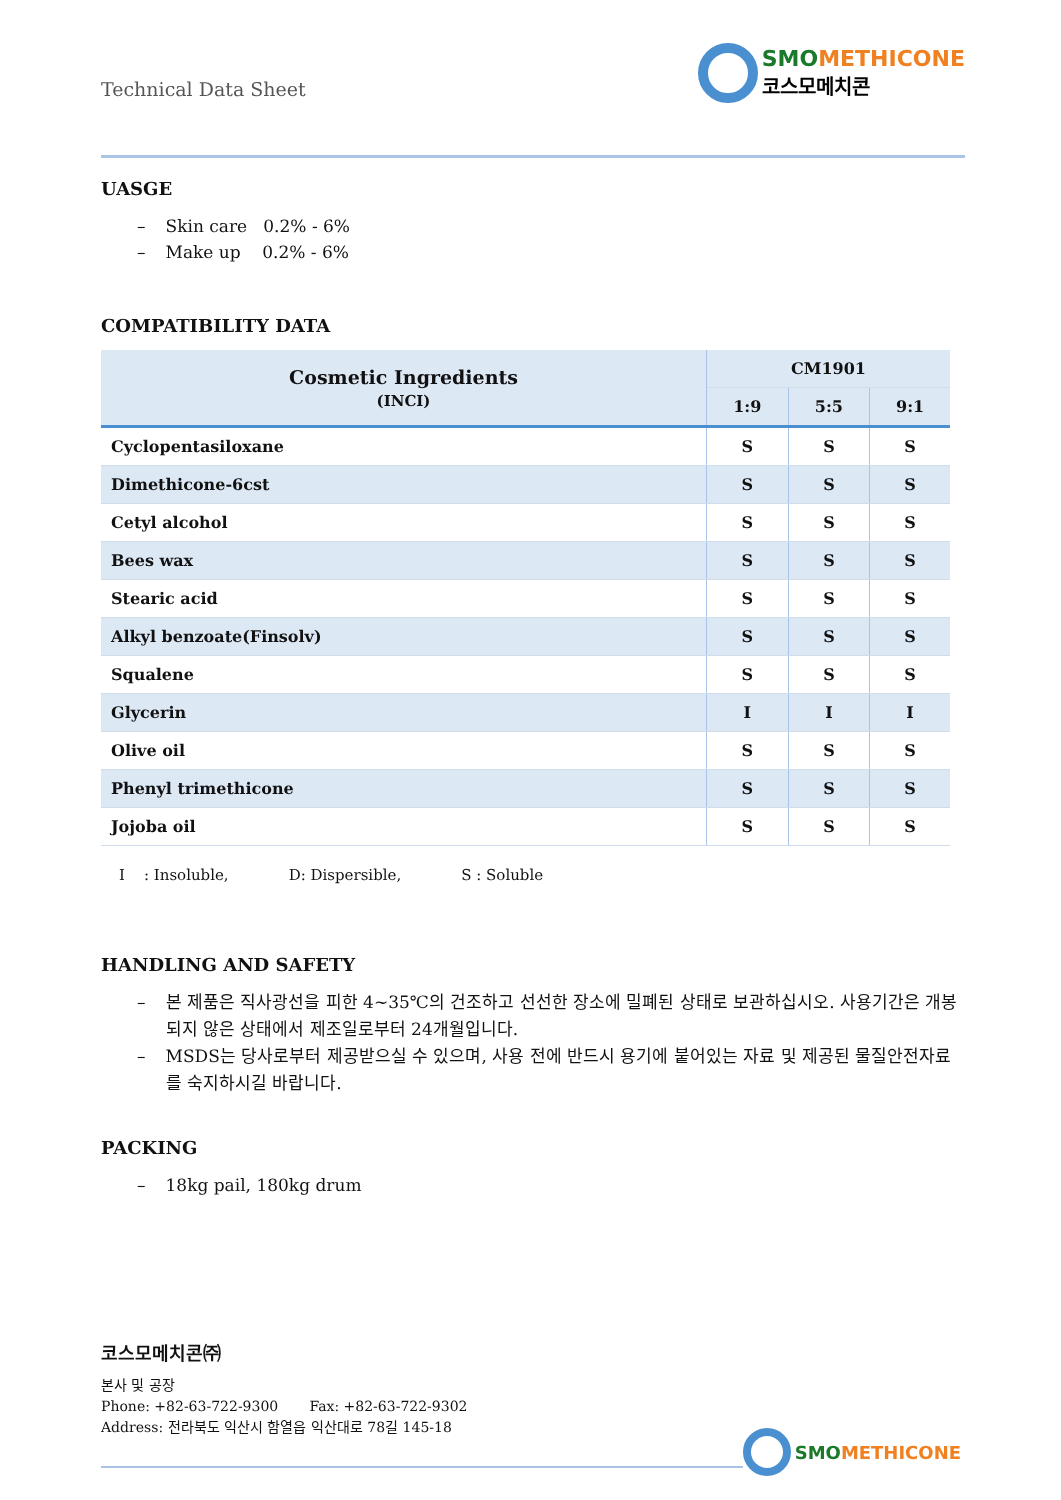Technical Data Sheet
SMOMETHICONE
코스모메치콘
UASGE
– Skin care 0.2% - 6%
– Make up 0.2% - 6%
COMPATIBILITY DATA
| Cosmetic Ingredients (INCI) | CM1901 | | |
| --- | --- | --- | --- |
| | 1:9 | 5:5 | 9:1 |
| Cyclopentasiloxane | S | S | S |
| Dimethicone-6cst | S | S | S |
| Cetyl alcohol | S | S | S |
| Bees wax | S | S | S |
| Stearic acid | S | S | S |
| Alkyl benzoate(Finsolv) | S | S | S |
| Squalene | S | S | S |
| Glycerin | I | I | I |
| Olive oil | S | S | S |
| Phenyl trimethicone | S | S | S |
| Jojoba oil | S | S | S |
I : Insoluble, D: Dispersible, S : Soluble
HANDLING AND SAFETY
– 본 제품은 직사광선을 피한 4~35℃의 건조하고 선선한 장소에 밀폐된 상태로 보관하십시오. 사용기간은 개봉되지 않은 상태에서 제조일로부터 24개월입니다.
– MSDS는 당사로부터 제공받으실 수 있으며, 사용 전에 반드시 용기에 붙어있는 자료 및 제공된 물질안전자료를 숙지하시길 바랍니다.
PACKING
– 18kg pail, 180kg drum
코스모메치콘㈜
본사 및 공장
Phone: +82-63-722-9300 Fax: +82-63-722-9302
Address: 전라북도 익산시 함열읍 익산대로 78길 145-18
SMOMETHICONE